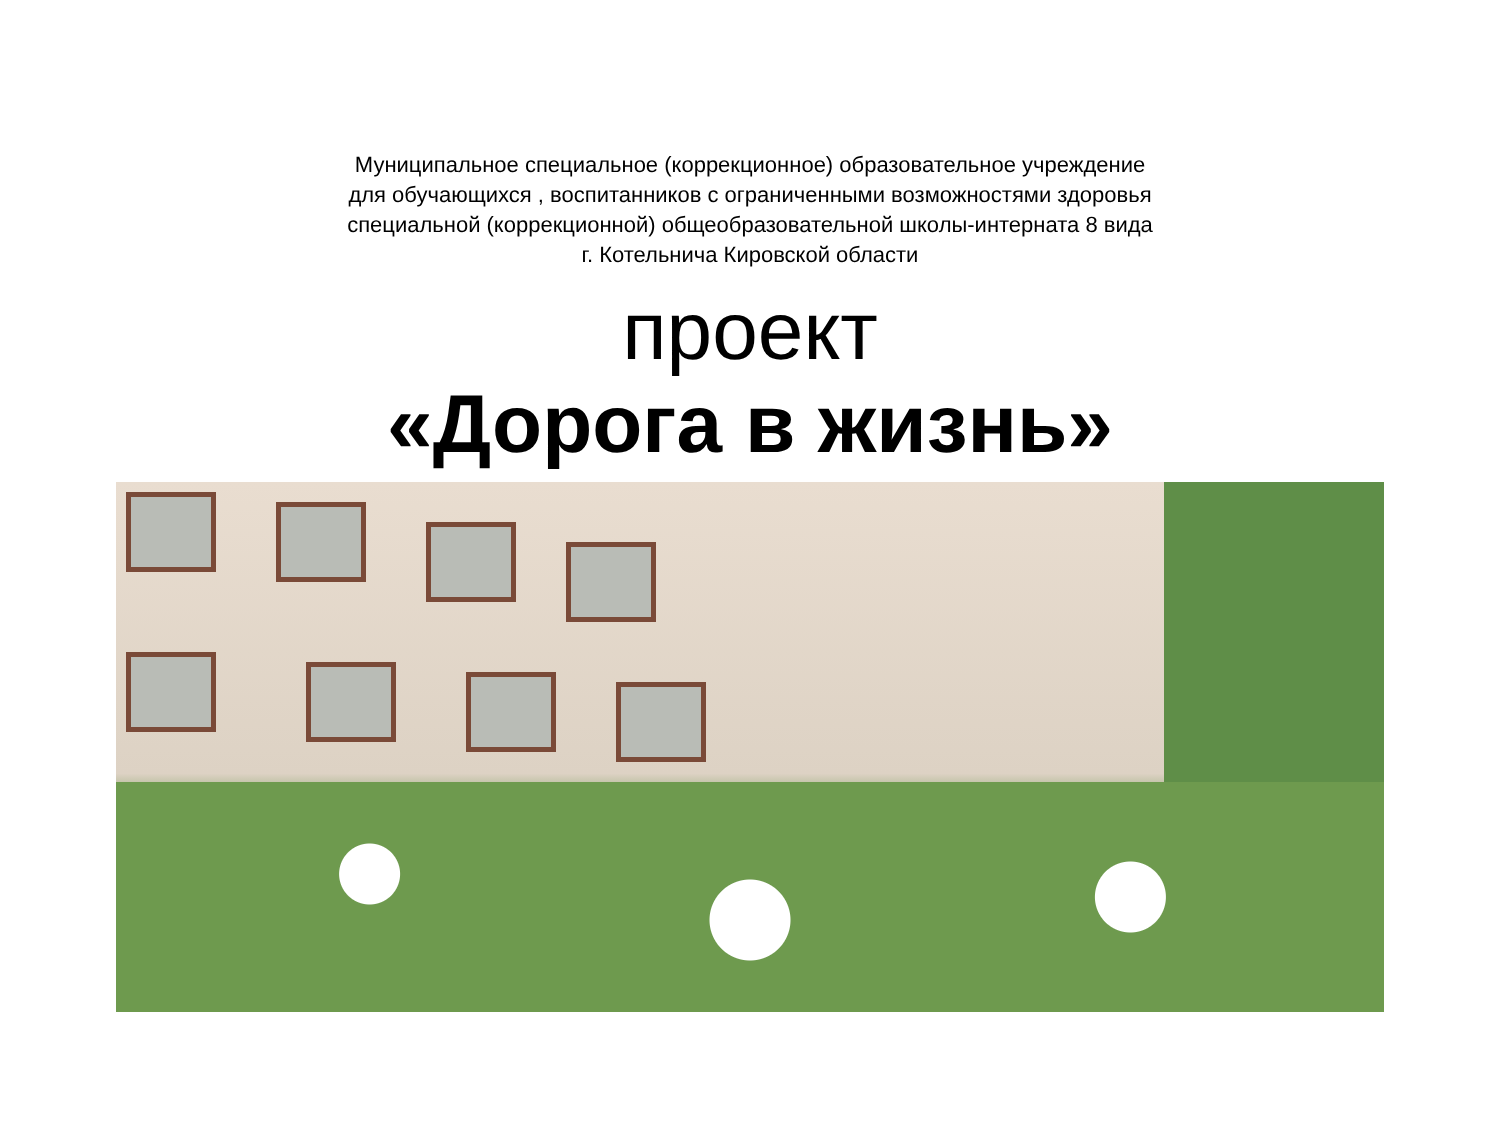Муниципальное специальное (коррекционное) образовательное учреждение
для обучающихся , воспитанников с ограниченными возможностями здоровья
специальной (коррекционной) общеобразовательной школы-интерната 8 вида
г. Котельнича Кировской области
проект
«Дорога в жизнь»